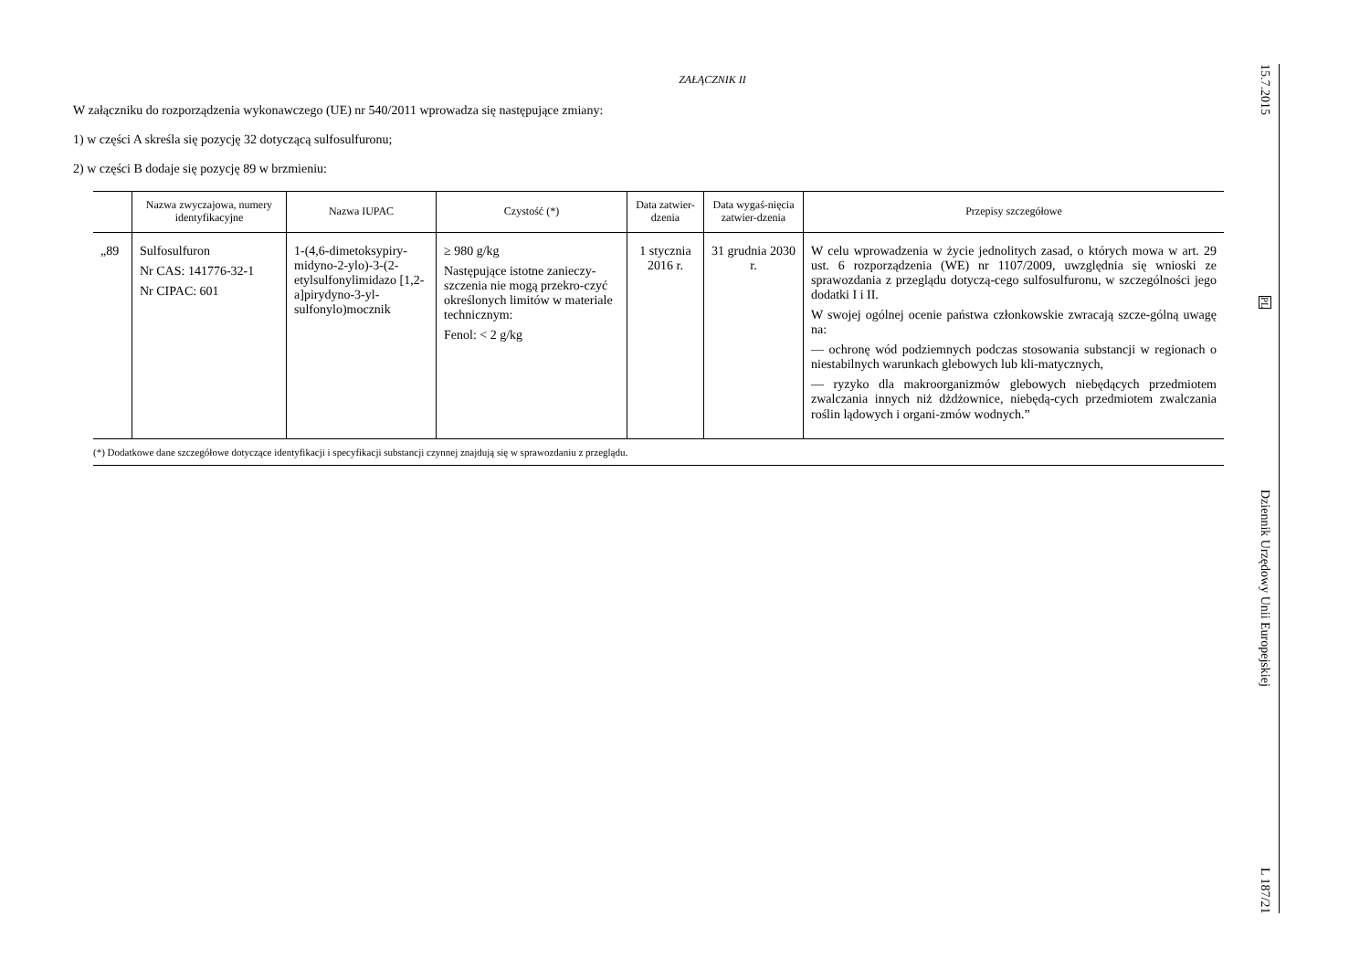ZAŁĄCZNIK II
W załączniku do rozporządzenia wykonawczego (UE) nr 540/2011 wprowadza się następujące zmiany:
1) w części A skreśla się pozycję 32 dotyczącą sulfosulfuronu;
2) w części B dodaje się pozycję 89 w brzmieniu:
| | Nazwa zwyczajowa, numery identyfikacyjne | Nazwa IUPAC | Czystość (*) | Data zatwier-dzenia | Data wygaś-nięcia zatwier-dzenia | Przepisy szczegółowe |
| --- | --- | --- | --- | --- | --- | --- |
| „89 | Sulfosulfuron Nr CAS: 141776-32-1 Nr CIPAC: 601 | 1-(4,6-dimetoksypiry-midyno-2-ylo)-3-(2-etylsulfonylimidazo [1,2-a]pirydyno-3-yl-sulfonylo)mocznik | ≥ 980 g/kg Następujące istotne zanieczy-szczenia nie mogą przekro-czyć określonych limitów w materiale technicznym: Fenol: < 2 g/kg | 1 stycznia 2016 r. | 31 grudnia 2030 r. | W celu wprowadzenia w życie jednolitych zasad, o których mowa w art. 29 ust. 6 rozporządzenia (WE) nr 1107/2009, uwzględnia się wnioski ze sprawozdania z przeglądu dotyczą-cego sulfosulfuronu, w szczególności jego dodatki I i II. W swojej ogólnej ocenie państwa członkowskie zwracają szcze-gólną uwagę na: — ochronę wód podziemnych podczas stosowania substancji w regionach o niestabilnych warunkach glebowych lub kli-matycznych, — ryzyko dla makroorganizmów glebowych niebędących przedmiotem zwalczania innych niż dżdżownice, niebędą-cych przedmiotem zwalczania roślin lądowych i organi-zmów wodnych.” |
(*) Dodatkowe dane szczegółowe dotyczące identyfikacji i specyfikacji substancji czynnej znajdują się w sprawozdaniu z przeglądu.
15.7.2015
PL
Dziennik Urzędowy Unii Europejskiej
L 187/21